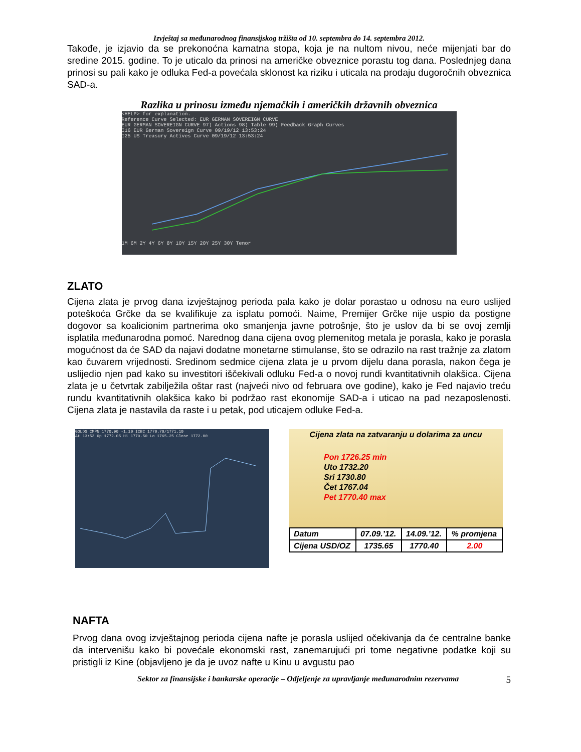Izvještaj sa međunarodnog finansijskog tržišta od 10. septembra do 14. septembra 2012.
Takođe, je izjavio da se prekonoćna kamatna stopa, koja je na nultom nivou, neće mijenjati bar do sredine 2015. godine. To je uticalo da prinosi na američke obveznice porastu tog dana. Poslednjeg dana prinosi su pali kako je odluka Fed-a povećala sklonost ka riziku i uticala na prodaju dugoročnih obveznica SAD-a.
Razlika u prinosu između njemačkih i američkih državnih obveznica
<HELP> for explanation.
Reference Curve Selected: EUR GERMAN SOVEREIGN CURVE
EUR GERMAN SOVEREIGN CURVE 97) Actions 98) Table 99) Feedback Graph Curves
I16 EUR German Sovereign Curve 09/19/12 13:53:24
I25 US Treasury Actives Curve 09/19/12 13:53:24
1M 6M 2Y 4Y 6Y 8Y 10Y 15Y 20Y 25Y 30Y Tenor
ZLATO
Cijena zlata je prvog dana izvještajnog perioda pala kako je dolar porastao u odnosu na euro uslijed poteškoća Grčke da se kvalifikuje za isplatu pomoći. Naime, Premijer Grčke nije uspio da postigne dogovor sa koalicionim partnerima oko smanjenja javne potrošnje, što je uslov da bi se ovoj zemlji isplatila međunarodna pomoć. Narednog dana cijena ovog plemenitog metala je porasla, kako je porasla mogućnost da će SAD da najavi dodatne monetarne stimulanse, što se odrazilo na rast tražnje za zlatom kao čuvarem vrijednosti. Sredinom sedmice cijena zlata je u prvom dijelu dana porasla, nakon čega je uslijedio njen pad kako su investitori iščekivali odluku Fed-a o novoj rundi kvantitativnih olakšica. Cijena zlata je u četvrtak zabilježila oštar rast (najveći nivo od februara ove godine), kako je Fed najavio treću rundu kvantitativnih olakšica kako bi podržao rast ekonomije SAD-a i uticao na pad nezaposlenosti. Cijena zlata je nastavila da raste i u petak, pod uticajem odluke Fed-a.
GOLDS CMPN 1770.90 -1.10 ICBC 1770.70/1771.10
At 13:53 Op 1772.05 Hi 1779.50 Lo 1765.25 Close 1772.00
Cijena zlata na zatvaranju u dolarima za uncu
Pon 1726.25 min
Uto 1732.20
Sri 1730.80
Čet 1767.04
Pet 1770.40 max
| Datum | 07.09.’12. | 14.09.’12. | % promjena |
| Cijena USD/OZ | 1735.65 | 1770.40 | 2.00 |
NAFTA
Prvog dana ovog izvještajnog perioda cijena nafte je porasla uslijed očekivanja da će centralne banke da intervenišu kako bi povećale ekonomski rast, zanemarujući pri tome negativne podatke koji su pristigli iz Kine (objavljeno je da je uvoz nafte u Kinu u avgustu pao
Sektor za finansijske i bankarske operacije – Odjeljenje za upravljanje međunarodnim rezervama 5